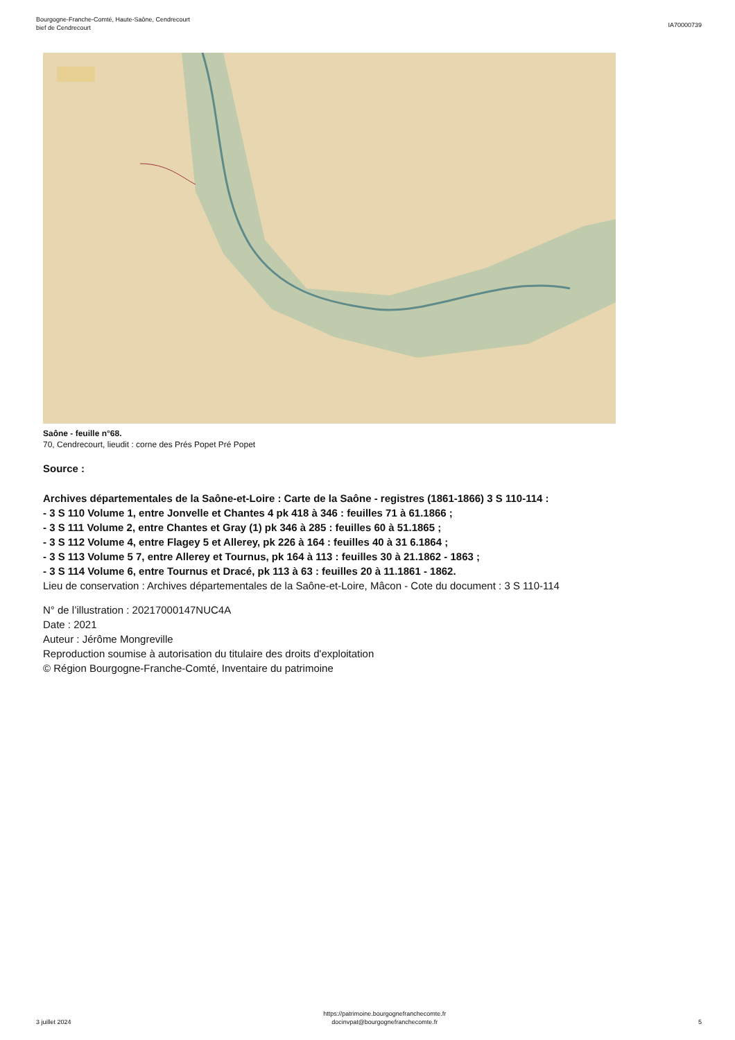Bourgogne-Franche-Comté, Haute-Saône, Cendrecourt
bief de Cendrecourt
IA70000739
Saône - feuille n°68.
70, Cendrecourt, lieudit : corne des Prés Popet Pré Popet
Source :
Archives départementales de la Saône-et-Loire : Carte de la Saône - registres (1861-1866) 3 S 110-114 :
- 3 S 110 Volume 1, entre Jonvelle et Chantes 4 pk 418 à 346 : feuilles 71 à 61.1866 ;
- 3 S 111 Volume 2, entre Chantes et Gray (1) pk 346 à 285 : feuilles 60 à 51.1865 ;
- 3 S 112 Volume 4, entre Flagey 5 et Allerey, pk 226 à 164 : feuilles 40 à 31 6.1864 ;
- 3 S 113 Volume 5 7, entre Allerey et Tournus, pk 164 à 113 : feuilles 30 à 21.1862 - 1863 ;
- 3 S 114 Volume 6, entre Tournus et Dracé, pk 113 à 63 : feuilles 20 à 11.1861 - 1862.
Lieu de conservation : Archives départementales de la Saône-et-Loire, Mâcon - Cote du document : 3 S 110-114
N° de l’illustration : 20217000147NUC4A
Date : 2021
Auteur : Jérôme Mongreville
Reproduction soumise à autorisation du titulaire des droits d'exploitation
© Région Bourgogne-Franche-Comté, Inventaire du patrimoine
3 juillet 2024
https://patrimoine.bourgognefranchecomte.fr
docinvpat@bourgognefranchecomte.fr
5